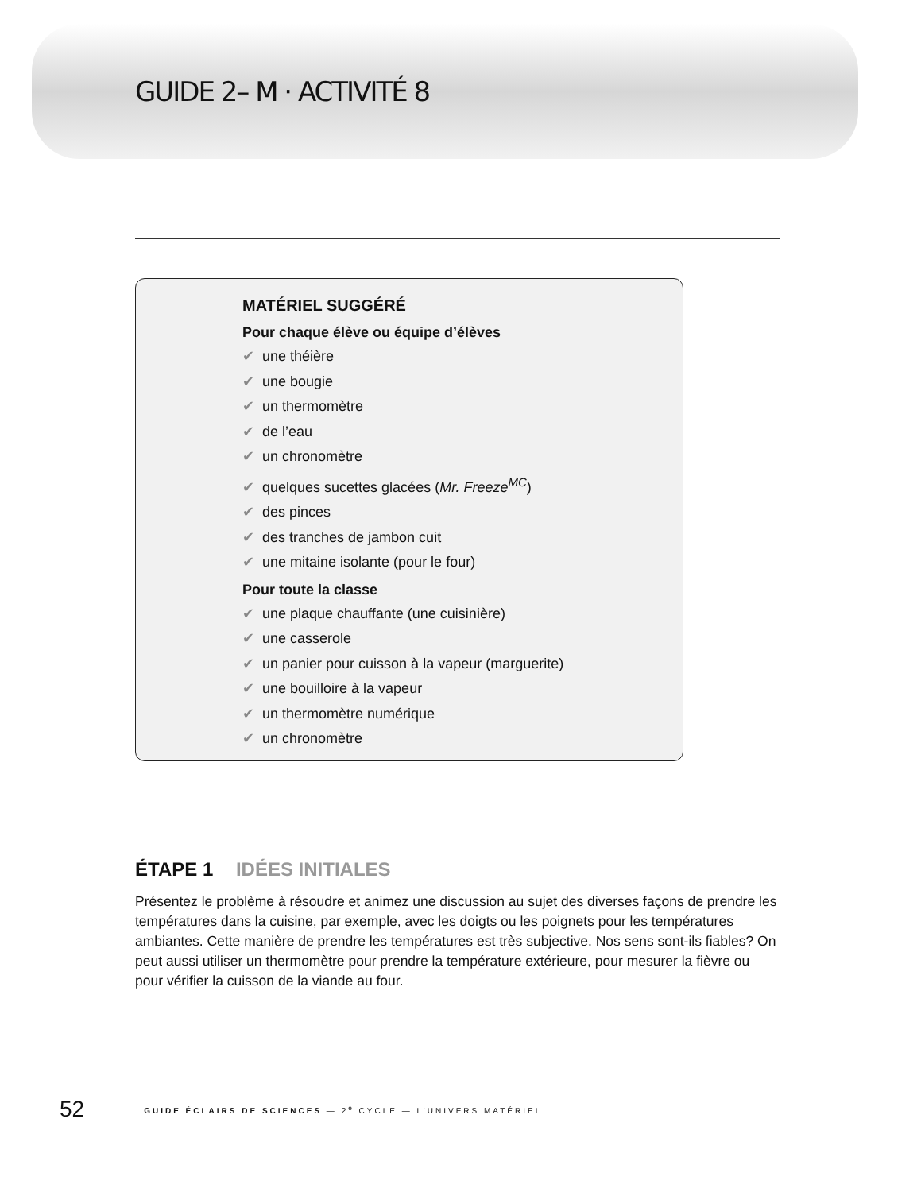GUIDE 2– M · ACTIVITÉ 8
MATÉRIEL SUGGÉRÉ
Pour chaque élève ou équipe d’élèves
✔ une théière
✔ une bougie
✔ un thermomètre
✔ de l’eau
✔ un chronomètre
✔ quelques sucettes glacées (Mr. Freeze<sup>MC</sup>)
✔ des pinces
✔ des tranches de jambon cuit
✔ une mitaine isolante (pour le four)
Pour toute la classe
✔ une plaque chauffante (une cuisinière)
✔ une casserole
✔ un panier pour cuisson à la vapeur (marguerite)
✔ une bouilloire à la vapeur
✔ un thermomètre numérique
✔ un chronomètre
ÉTAPE 1 IDÉES INITIALES
Présentez le problème à résoudre et animez une discussion au sujet des diverses façons de prendre les températures dans la cuisine, par exemple, avec les doigts ou les poignets pour les températures ambiantes. Cette manière de prendre les températures est très subjective. Nos sens sont-ils fiables? On peut aussi utiliser un thermomètre pour prendre la température extérieure, pour mesurer la fièvre ou pour vérifier la cuisson de la viande au four.
52 GUIDE ÉCLAIRS DE SCIENCES — 2<sup>e</sup> CYCLE — L’UNIVERS MATÉRIEL